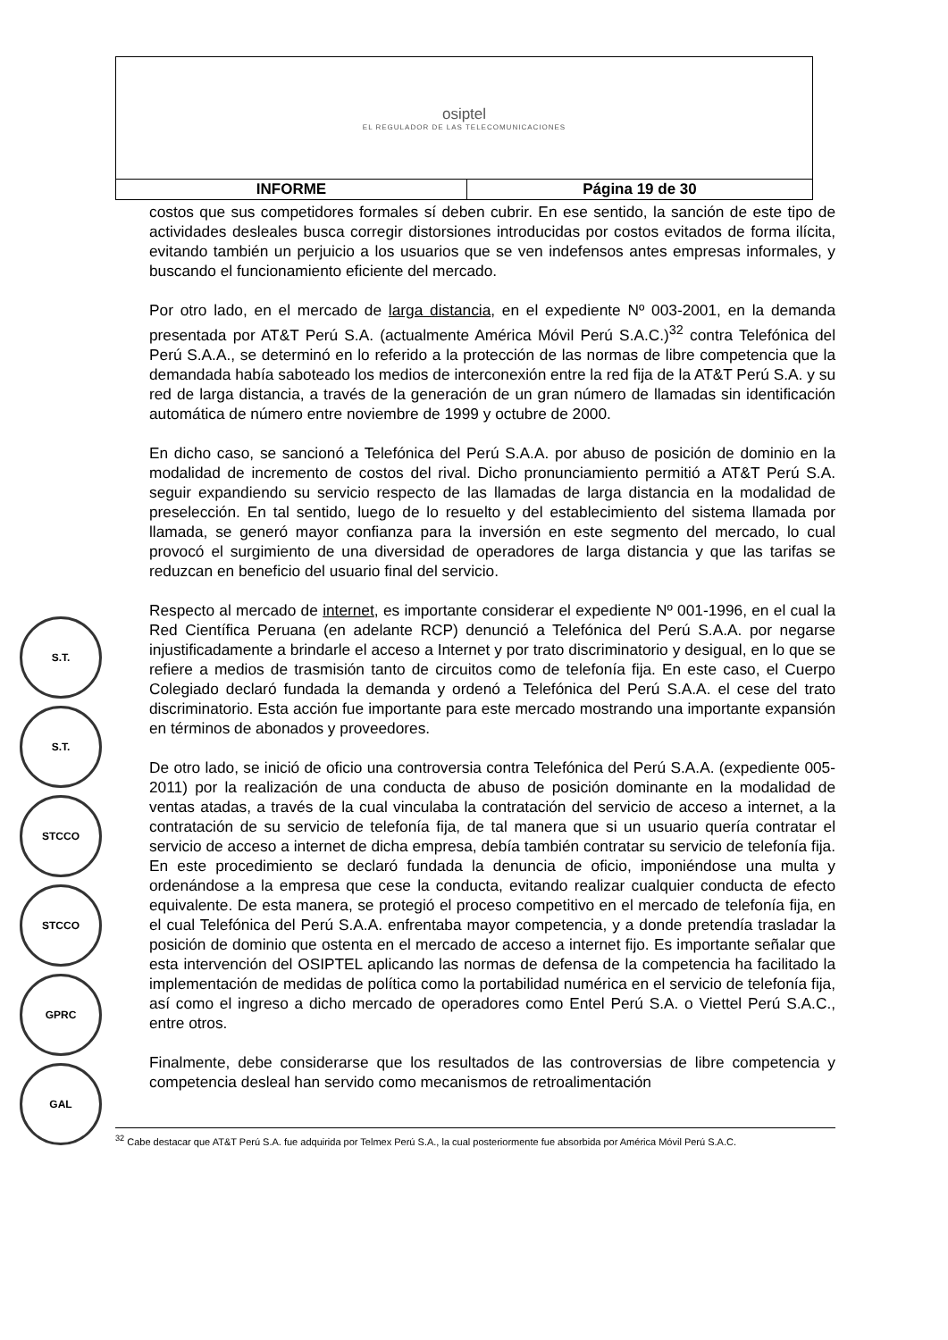| osiptel EL REGULADOR DE LAS TELECOMUNICACIONES | |
| INFORME | Página 19 de 30 |
S.T.
S.T.
STCCO
STCCO
GPRC
GAL
costos que sus competidores formales sí deben cubrir. En ese sentido, la sanción de este tipo de actividades desleales busca corregir distorsiones introducidas por costos evitados de forma ilícita, evitando también un perjuicio a los usuarios que se ven indefensos antes empresas informales, y buscando el funcionamiento eficiente del mercado.
Por otro lado, en el mercado de larga distancia, en el expediente Nº 003-2001, en la demanda presentada por AT&T Perú S.A. (actualmente América Móvil Perú S.A.C.)<sup>32</sup> contra Telefónica del Perú S.A.A., se determinó en lo referido a la protección de las normas de libre competencia que la demandada había saboteado los medios de interconexión entre la red fija de la AT&T Perú S.A. y su red de larga distancia, a través de la generación de un gran número de llamadas sin identificación automática de número entre noviembre de 1999 y octubre de 2000.
En dicho caso, se sancionó a Telefónica del Perú S.A.A. por abuso de posición de dominio en la modalidad de incremento de costos del rival. Dicho pronunciamiento permitió a AT&T Perú S.A. seguir expandiendo su servicio respecto de las llamadas de larga distancia en la modalidad de preselección. En tal sentido, luego de lo resuelto y del establecimiento del sistema llamada por llamada, se generó mayor confianza para la inversión en este segmento del mercado, lo cual provocó el surgimiento de una diversidad de operadores de larga distancia y que las tarifas se reduzcan en beneficio del usuario final del servicio.
Respecto al mercado de internet, es importante considerar el expediente Nº 001-1996, en el cual la Red Científica Peruana (en adelante RCP) denunció a Telefónica del Perú S.A.A. por negarse injustificadamente a brindarle el acceso a Internet y por trato discriminatorio y desigual, en lo que se refiere a medios de trasmisión tanto de circuitos como de telefonía fija. En este caso, el Cuerpo Colegiado declaró fundada la demanda y ordenó a Telefónica del Perú S.A.A. el cese del trato discriminatorio. Esta acción fue importante para este mercado mostrando una importante expansión en términos de abonados y proveedores.
De otro lado, se inició de oficio una controversia contra Telefónica del Perú S.A.A. (expediente 005-2011) por la realización de una conducta de abuso de posición dominante en la modalidad de ventas atadas, a través de la cual vinculaba la contratación del servicio de acceso a internet, a la contratación de su servicio de telefonía fija, de tal manera que si un usuario quería contratar el servicio de acceso a internet de dicha empresa, debía también contratar su servicio de telefonía fija. En este procedimiento se declaró fundada la denuncia de oficio, imponiéndose una multa y ordenándose a la empresa que cese la conducta, evitando realizar cualquier conducta de efecto equivalente. De esta manera, se protegió el proceso competitivo en el mercado de telefonía fija, en el cual Telefónica del Perú S.A.A. enfrentaba mayor competencia, y a donde pretendía trasladar la posición de dominio que ostenta en el mercado de acceso a internet fijo. Es importante señalar que esta intervención del OSIPTEL aplicando las normas de defensa de la competencia ha facilitado la implementación de medidas de política como la portabilidad numérica en el servicio de telefonía fija, así como el ingreso a dicho mercado de operadores como Entel Perú S.A. o Viettel Perú S.A.C., entre otros.
Finalmente, debe considerarse que los resultados de las controversias de libre competencia y competencia desleal han servido como mecanismos de retroalimentación
<sup>32</sup> Cabe destacar que AT&T Perú S.A. fue adquirida por Telmex Perú S.A., la cual posteriormente fue absorbida por América Móvil Perú S.A.C.